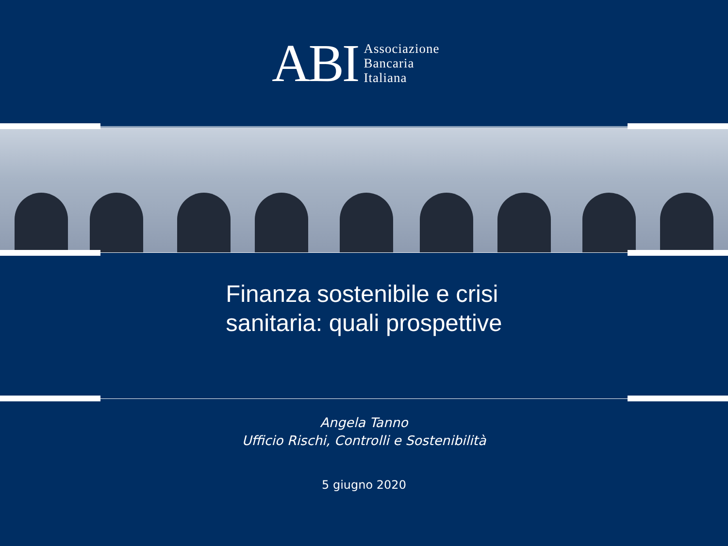ABI
Associazione
Bancaria
Italiana
Finanza sostenibile e crisi
sanitaria: quali prospettive
Angela Tanno
Ufficio Rischi, Controlli e Sostenibilità
5 giugno 2020